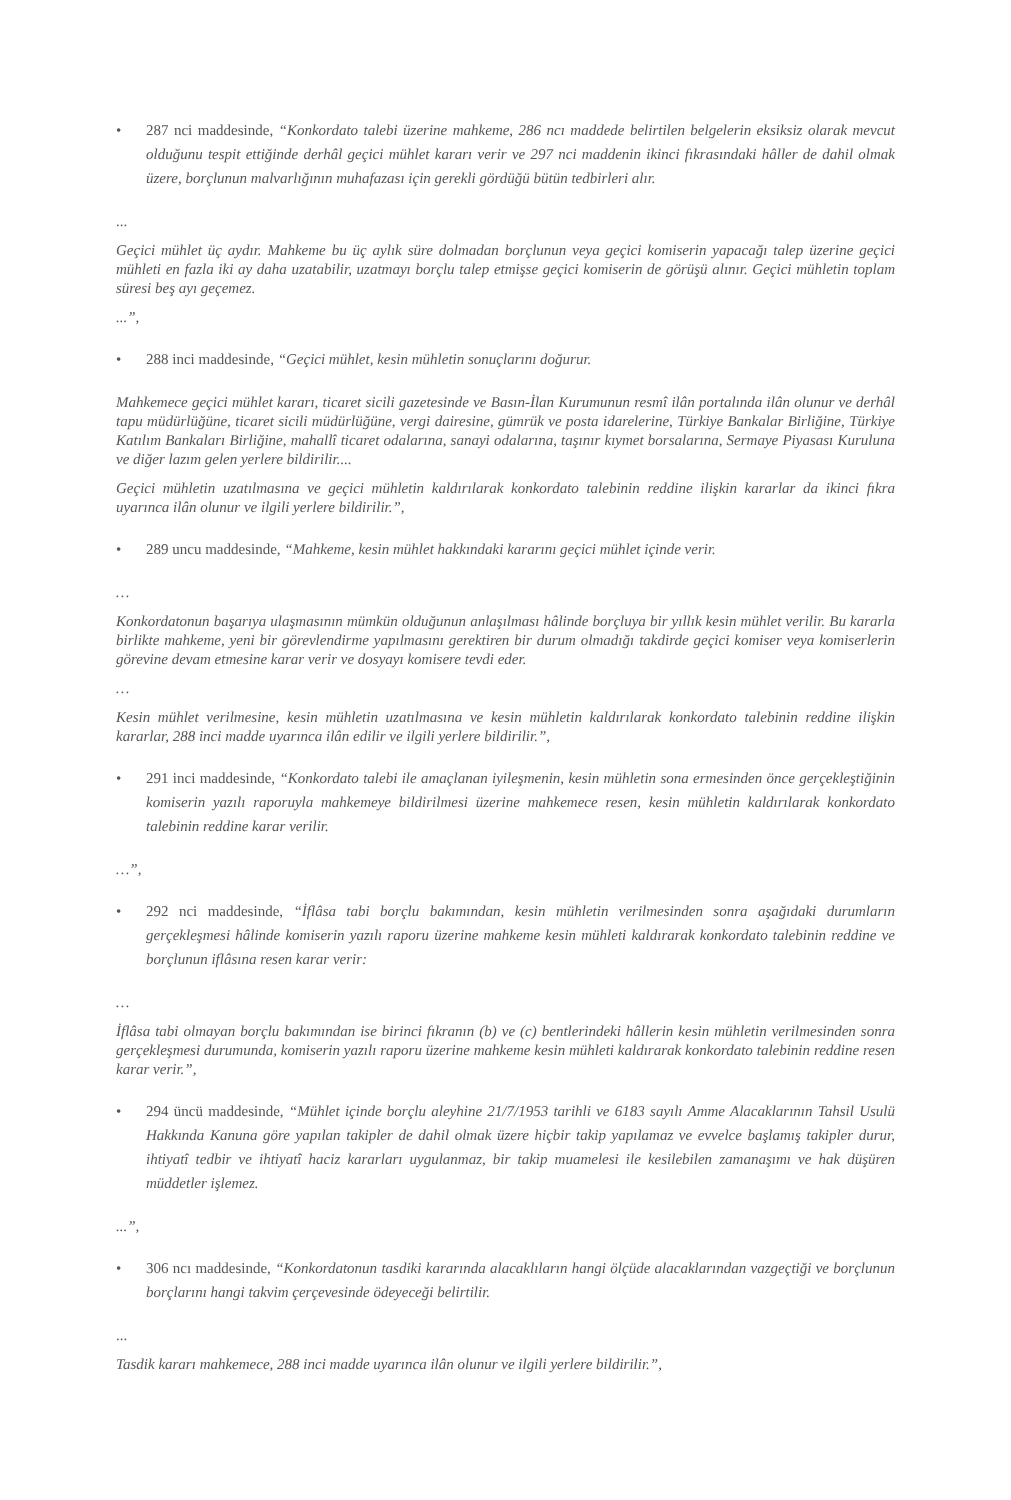• 287 nci maddesinde, “Konkordato talebi üzerine mahkeme, 286 ncı maddede belirtilen belgelerin eksiksiz olarak mevcut olduğunu tespit ettiğinde derhâl geçici mühlet kararı verir ve 297 nci maddenin ikinci fıkrasındaki hâller de dahil olmak üzere, borçlunun malvarlığının muhafazası için gerekli gördüğü bütün tedbirleri alır.
...
Geçici mühlet üç aydır. Mahkeme bu üç aylık süre dolmadan borçlunun veya geçici komiserin yapacağı talep üzerine geçici mühleti en fazla iki ay daha uzatabilir, uzatmayı borçlu talep etmişse geçici komiserin de görüşü alınır. Geçici mühletin toplam süresi beş ayı geçemez.
...”,
• 288 inci maddesinde, “Geçici mühlet, kesin mühletin sonuçlarını doğurur.
Mahkemece geçici mühlet kararı, ticaret sicili gazetesinde ve Basın-İlan Kurumunun resmî ilân portalında ilân olunur ve derhâl tapu müdürlüğüne, ticaret sicili müdürlüğüne, vergi dairesine, gümrük ve posta idarelerine, Türkiye Bankalar Birliğine, Türkiye Katılım Bankaları Birliğine, mahallî ticaret odalarına, sanayi odalarına, taşınır kıymet borsalarına, Sermaye Piyasası Kuruluna ve diğer lazım gelen yerlere bildirilir....
Geçici mühletin uzatılmasına ve geçici mühletin kaldırılarak konkordato talebinin reddine ilişkin kararlar da ikinci fıkra uyarınca ilân olunur ve ilgili yerlere bildirilir.”,
• 289 uncu maddesinde, “Mahkeme, kesin mühlet hakkındaki kararını geçici mühlet içinde verir.
…
Konkordatonun başarıya ulaşmasının mümkün olduğunun anlaşılması hâlinde borçluya bir yıllık kesin mühlet verilir. Bu kararla birlikte mahkeme, yeni bir görevlendirme yapılmasını gerektiren bir durum olmadığı takdirde geçici komiser veya komiserlerin görevine devam etmesine karar verir ve dosyayı komisere tevdi eder.
…
Kesin mühlet verilmesine, kesin mühletin uzatılmasına ve kesin mühletin kaldırılarak konkordato talebinin reddine ilişkin kararlar, 288 inci madde uyarınca ilân edilir ve ilgili yerlere bildirilir.”,
• 291 inci maddesinde, “Konkordato talebi ile amaçlanan iyileşmenin, kesin mühletin sona ermesinden önce gerçekleştiğinin komiserin yazılı raporuyla mahkemeye bildirilmesi üzerine mahkemece resen, kesin mühletin kaldırılarak konkordato talebinin reddine karar verilir.
…”,
• 292 nci maddesinde, “İflâsa tabi borçlu bakımından, kesin mühletin verilmesinden sonra aşağıdaki durumların gerçekleşmesi hâlinde komiserin yazılı raporu üzerine mahkeme kesin mühleti kaldırarak konkordato talebinin reddine ve borçlunun iflâsına resen karar verir:
…
İflâsa tabi olmayan borçlu bakımından ise birinci fıkranın (b) ve (c) bentlerindeki hâllerin kesin mühletin verilmesinden sonra gerçekleşmesi durumunda, komiserin yazılı raporu üzerine mahkeme kesin mühleti kaldırarak konkordato talebinin reddine resen karar verir.”,
• 294 üncü maddesinde, “Mühlet içinde borçlu aleyhine 21/7/1953 tarihli ve 6183 sayılı Amme Alacaklarının Tahsil Usulü Hakkında Kanuna göre yapılan takipler de dahil olmak üzere hiçbir takip yapılamaz ve evvelce başlamış takipler durur, ihtiyatî tedbir ve ihtiyatî haciz kararları uygulanmaz, bir takip muamelesi ile kesilebilen zamanaşımı ve hak düşüren müddetler işlemez.
...”,
• 306 ncı maddesinde, “Konkordatonun tasdiki kararında alacaklıların hangi ölçüde alacaklarından vazgeçtiği ve borçlunun borçlarını hangi takvim çerçevesinde ödeyeceği belirtilir.
...
Tasdik kararı mahkemece, 288 inci madde uyarınca ilân olunur ve ilgili yerlere bildirilir.”,